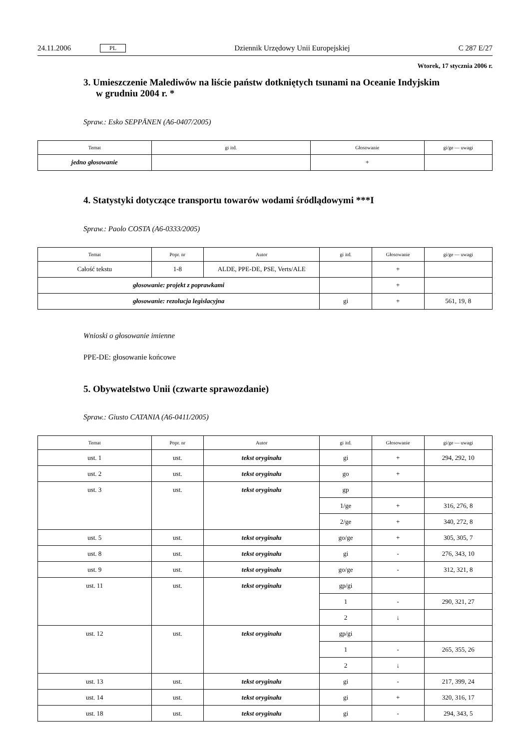24.11.2006 PL Dziennik Urzędowy Unii Europejskiej C 287 E/27
Wtorek, 17 stycznia 2006 r.
3. Umieszczenie Malediwów na liście państw dotkniętych tsunami na Oceanie Indyjskim w grudniu 2004 r. *
Spraw.: Esko SEPPÄNEN (A6-0407/2005)
| Temat | gi itd. | Głosowanie | gi/ge — uwagi |
| --- | --- | --- | --- |
| jedno głosowanie | | + | |
4. Statystyki dotyczące transportu towarów wodami śródlądowymi ***I
Spraw.: Paolo COSTA (A6-0333/2005)
| Temat | Popr. nr | Autor | gi itd. | Głosowanie | gi/ge — uwagi |
| --- | --- | --- | --- | --- | --- |
| Całość tekstu | 1-8 | ALDE, PPE-DE, PSE, Verts/ALE | | + | |
| głosowanie: projekt z poprawkami | | | | + | |
| głosowanie: rezolucja legislacyjna | | | gi | + | 561, 19, 8 |
Wnioski o głosowanie imienne
PPE-DE: głosowanie końcowe
5. Obywatelstwo Unii (czwarte sprawozdanie)
Spraw.: Giusto CATANIA (A6-0411/2005)
| Temat | Popr. nr | Autor | gi itd. | Głosowanie | gi/ge — uwagi |
| --- | --- | --- | --- | --- | --- |
| ust. 1 | ust. | tekst oryginału | gi | + | 294, 292, 10 |
| ust. 2 | ust. | tekst oryginału | go | + | |
| ust. 3 | ust. | tekst oryginału | gp | | |
| | | | 1/ge | + | 316, 276, 8 |
| | | | 2/ge | + | 340, 272, 8 |
| ust. 5 | ust. | tekst oryginału | go/ge | + | 305, 305, 7 |
| ust. 8 | ust. | tekst oryginału | gi | - | 276, 343, 10 |
| ust. 9 | ust. | tekst oryginału | go/ge | - | 312, 321, 8 |
| ust. 11 | ust. | tekst oryginału | gp/gi | | |
| | | | 1 | - | 290, 321, 27 |
| | | | 2 | ↓ | |
| ust. 12 | ust. | tekst oryginału | gp/gi | | |
| | | | 1 | - | 265, 355, 26 |
| | | | 2 | ↓ | |
| ust. 13 | ust. | tekst oryginału | gi | - | 217, 399, 24 |
| ust. 14 | ust. | tekst oryginału | gi | + | 320, 316, 17 |
| ust. 18 | ust. | tekst oryginału | gi | - | 294, 343, 5 |